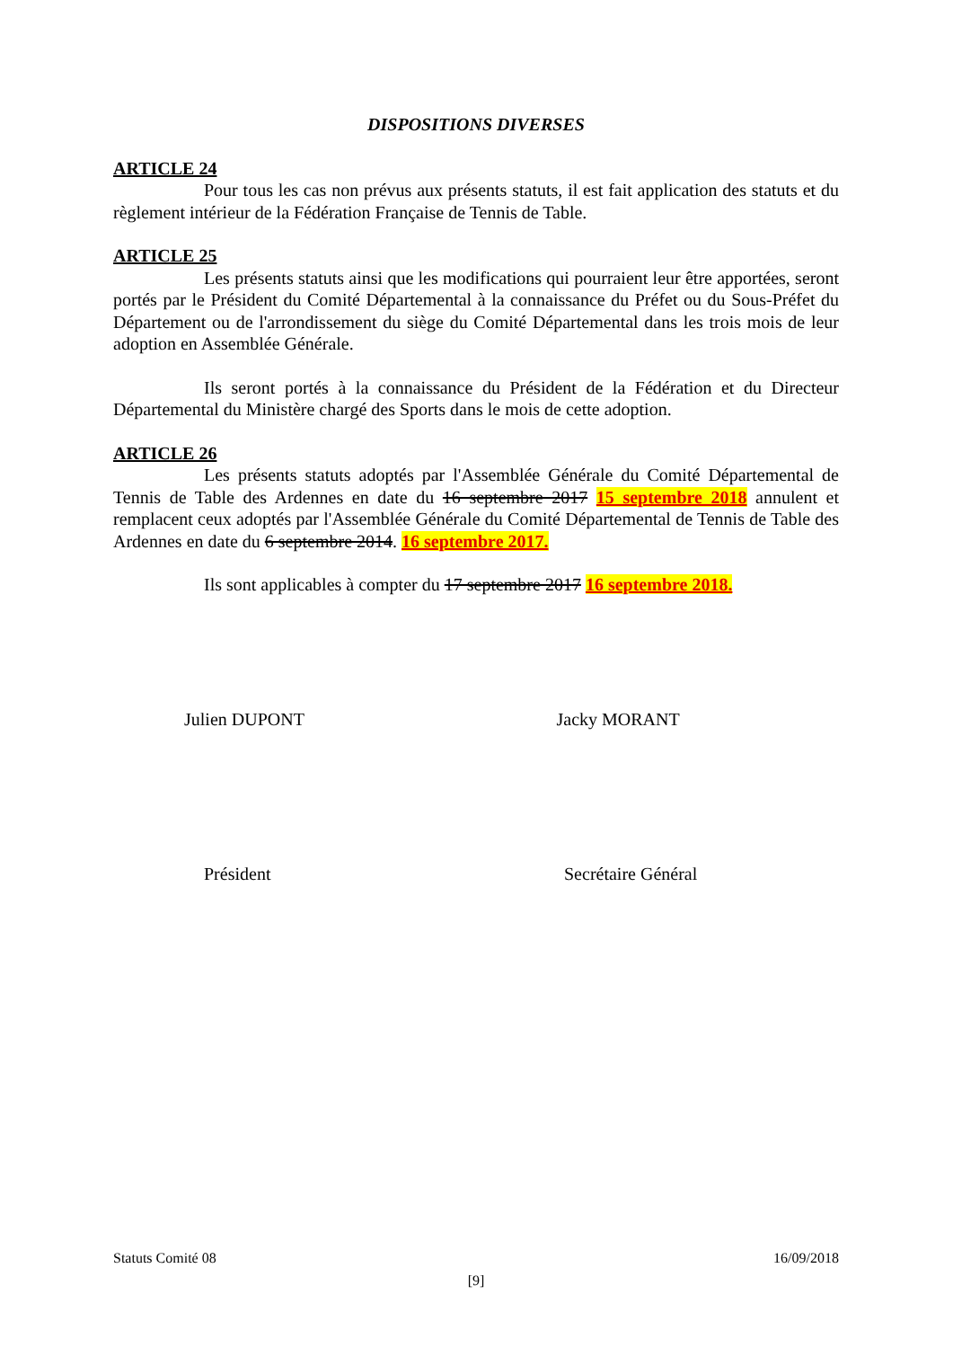DISPOSITIONS DIVERSES
ARTICLE 24
Pour tous les cas non prévus aux présents statuts, il est fait application des statuts et du règlement intérieur de la Fédération Française de Tennis de Table.
ARTICLE 25
Les présents statuts ainsi que les modifications qui pourraient leur être apportées, seront portés par le Président du Comité Départemental à la connaissance du Préfet ou du Sous-Préfet du Département ou de l'arrondissement du siège du Comité Départemental dans les trois mois de leur adoption en Assemblée Générale.
Ils seront portés à la connaissance du Président de la Fédération et du Directeur Départemental du Ministère chargé des Sports dans le mois de cette adoption.
ARTICLE 26
Les présents statuts adoptés par l'Assemblée Générale du Comité Départemental de Tennis de Table des Ardennes en date du 16 septembre 2017 15 septembre 2018 annulent et remplacent ceux adoptés par l'Assemblée Générale du Comité Départemental de Tennis de Table des Ardennes en date du 6 septembre 2014. 16 septembre 2017.
Ils sont applicables à compter du 17 septembre 2017 16 septembre 2018.
Julien DUPONT Jacky MORANT
Président Secrétaire Général
Statuts Comité 08 16/09/2018
[9]